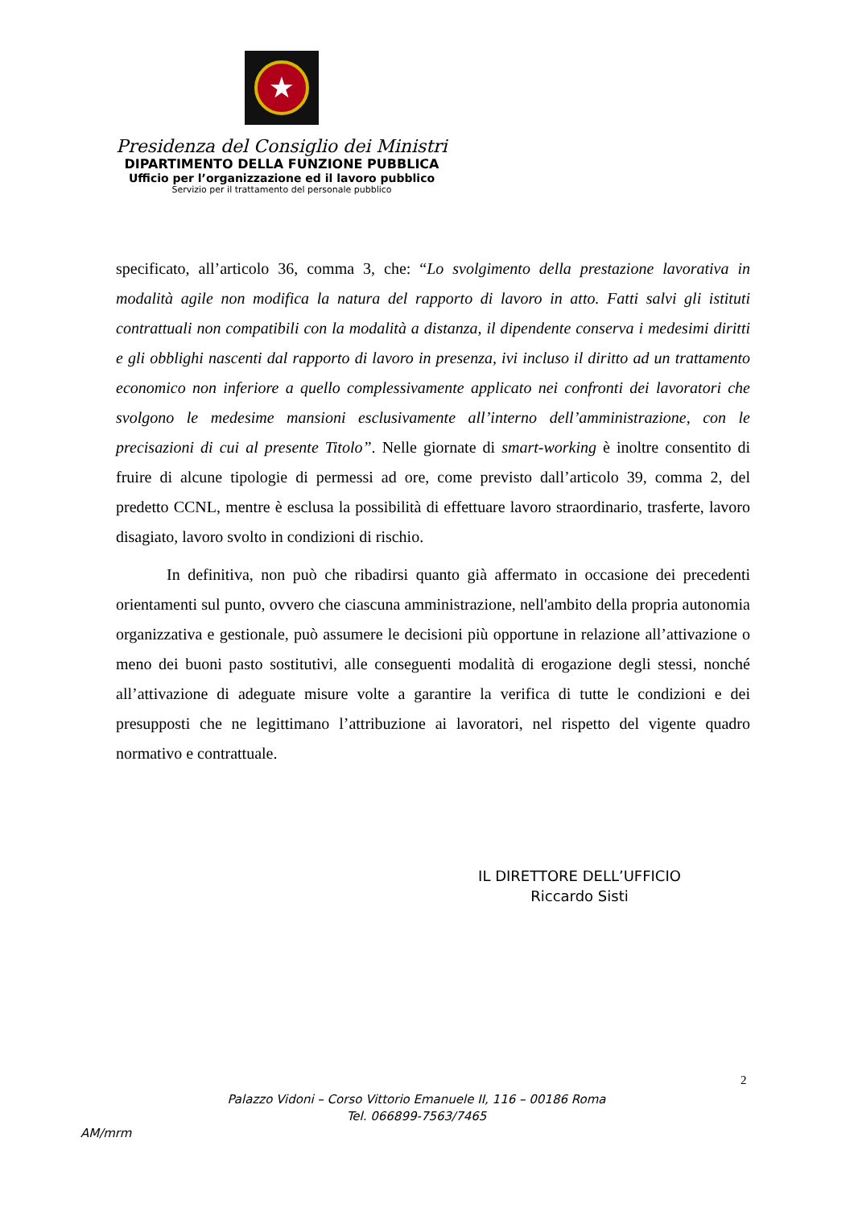★
Presidenza del Consiglio dei Ministri
DIPARTIMENTO DELLA FUNZIONE PUBBLICA
Ufficio per l’organizzazione ed il lavoro pubblico
Servizio per il trattamento del personale pubblico
specificato, all’articolo 36, comma 3, che: “Lo svolgimento della prestazione lavorativa in modalità agile non modifica la natura del rapporto di lavoro in atto. Fatti salvi gli istituti contrattuali non compatibili con la modalità a distanza, il dipendente conserva i medesimi diritti e gli obblighi nascenti dal rapporto di lavoro in presenza, ivi incluso il diritto ad un trattamento economico non inferiore a quello complessivamente applicato nei confronti dei lavoratori che svolgono le medesime mansioni esclusivamente all’interno dell’amministrazione, con le precisazioni di cui al presente Titolo”. Nelle giornate di smart-working è inoltre consentito di fruire di alcune tipologie di permessi ad ore, come previsto dall’articolo 39, comma 2, del predetto CCNL, mentre è esclusa la possibilità di effettuare lavoro straordinario, trasferte, lavoro disagiato, lavoro svolto in condizioni di rischio.
In definitiva, non può che ribadirsi quanto già affermato in occasione dei precedenti orientamenti sul punto, ovvero che ciascuna amministrazione, nell'ambito della propria autonomia organizzativa e gestionale, può assumere le decisioni più opportune in relazione all’attivazione o meno dei buoni pasto sostitutivi, alle conseguenti modalità di erogazione degli stessi, nonché all’attivazione di adeguate misure volte a garantire la verifica di tutte le condizioni e dei presupposti che ne legittimano l’attribuzione ai lavoratori, nel rispetto del vigente quadro normativo e contrattuale.
IL DIRETTORE DELL’UFFICIO
Riccardo Sisti
2
Palazzo Vidoni – Corso Vittorio Emanuele II, 116 – 00186 Roma
Tel. 066899-7563/7465
AM/mrm